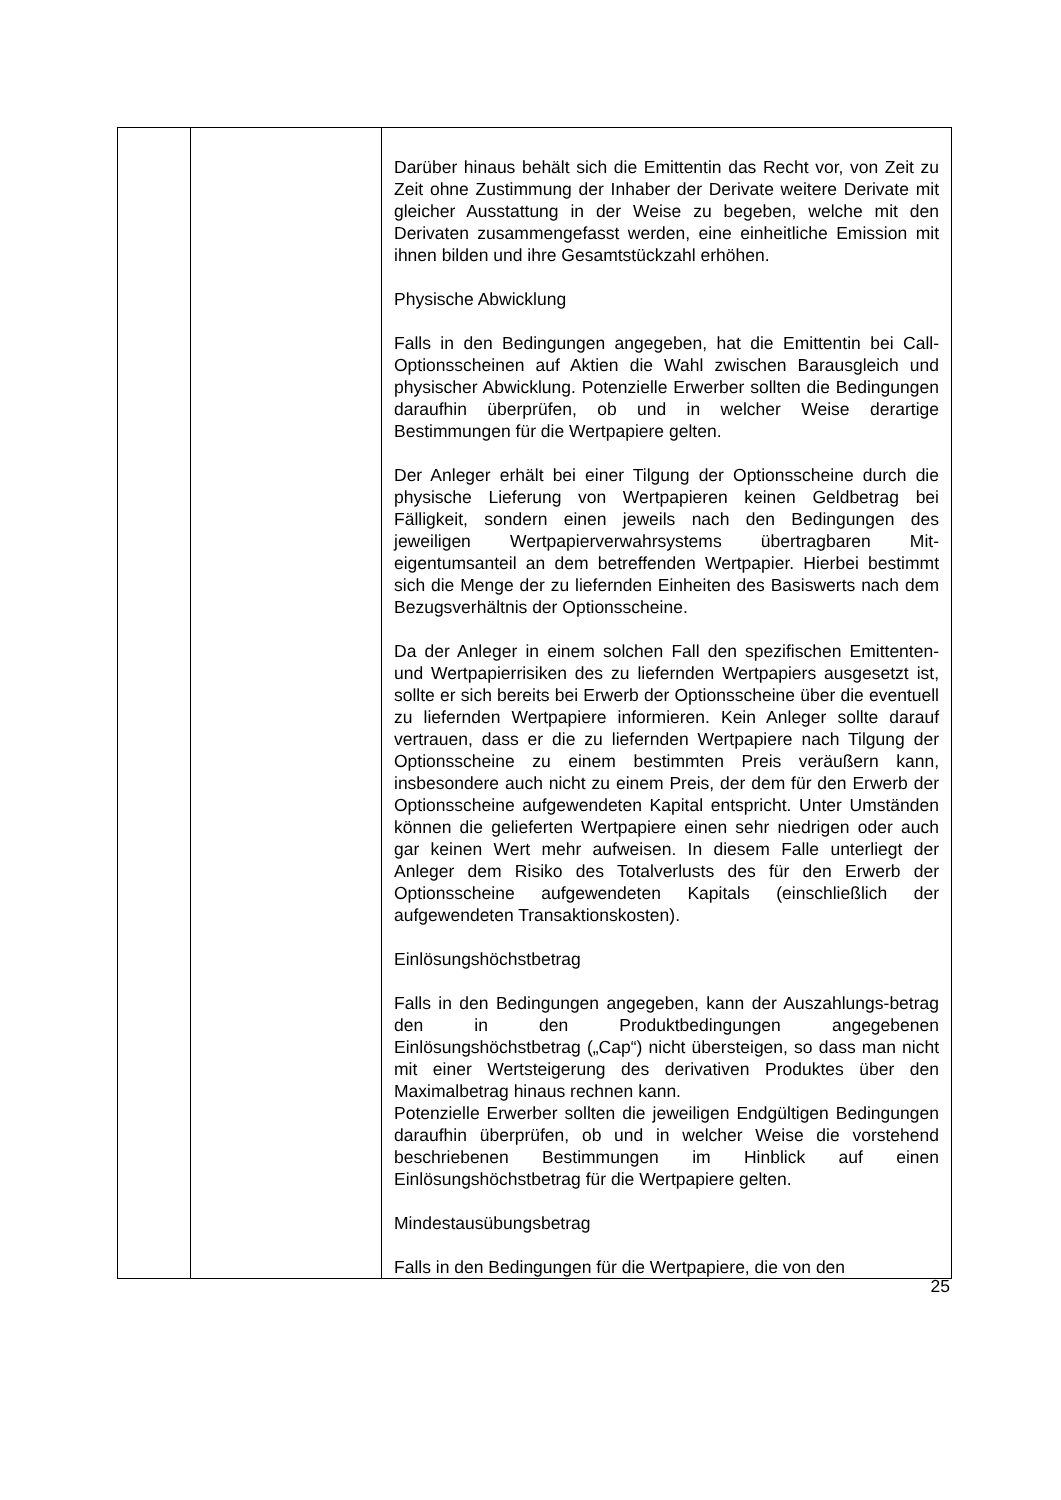| | | Darüber hinaus behält sich die Emittentin das Recht vor, von Zeit zu Zeit ohne Zustimmung der Inhaber der Derivate weitere Derivate mit gleicher Ausstattung in der Weise zu begeben, welche mit den Derivaten zusammengefasst werden, eine einheitliche Emission mit ihnen bilden und ihre Gesamtstückzahl erhöhen. Physische Abwicklung Falls in den Bedingungen angegeben, hat die Emittentin bei Call-Optionsscheinen auf Aktien die Wahl zwischen Barausgleich und physischer Abwicklung. Potenzielle Erwerber sollten die Bedingungen daraufhin überprüfen, ob und in welcher Weise derartige Bestimmungen für die Wertpapiere gelten. Der Anleger erhält bei einer Tilgung der Optionsscheine durch die physische Lieferung von Wertpapieren keinen Geldbetrag bei Fälligkeit, sondern einen jeweils nach den Bedingungen des jeweiligen Wertpapierverwahrsystems übertragbaren Mit-eigentumsanteil an dem betreffenden Wertpapier. Hierbei bestimmt sich die Menge der zu liefernden Einheiten des Basiswerts nach dem Bezugsverhältnis der Optionsscheine. Da der Anleger in einem solchen Fall den spezifischen Emittenten- und Wertpapierrisiken des zu liefernden Wertpapiers ausgesetzt ist, sollte er sich bereits bei Erwerb der Optionsscheine über die eventuell zu liefernden Wertpapiere informieren. Kein Anleger sollte darauf vertrauen, dass er die zu liefernden Wertpapiere nach Tilgung der Optionsscheine zu einem bestimmten Preis veräußern kann, insbesondere auch nicht zu einem Preis, der dem für den Erwerb der Optionsscheine aufgewendeten Kapital entspricht. Unter Umständen können die gelieferten Wertpapiere einen sehr niedrigen oder auch gar keinen Wert mehr aufweisen. In diesem Falle unterliegt der Anleger dem Risiko des Totalverlusts des für den Erwerb der Optionsscheine aufgewendeten Kapitals (einschließlich der aufgewendeten Transaktionskosten). Einlösungshöchstbetrag Falls in den Bedingungen angegeben, kann der Auszahlungs-betrag den in den Produktbedingungen angegebenen Einlösungshöchstbetrag („Cap“) nicht übersteigen, so dass man nicht mit einer Wertsteigerung des derivativen Produktes über den Maximalbetrag hinaus rechnen kann. Potenzielle Erwerber sollten die jeweiligen Endgültigen Bedingungen daraufhin überprüfen, ob und in welcher Weise die vorstehend beschriebenen Bestimmungen im Hinblick auf einen Einlösungshöchstbetrag für die Wertpapiere gelten. Mindestausübungsbetrag Falls in den Bedingungen für die Wertpapiere, die von den |
25